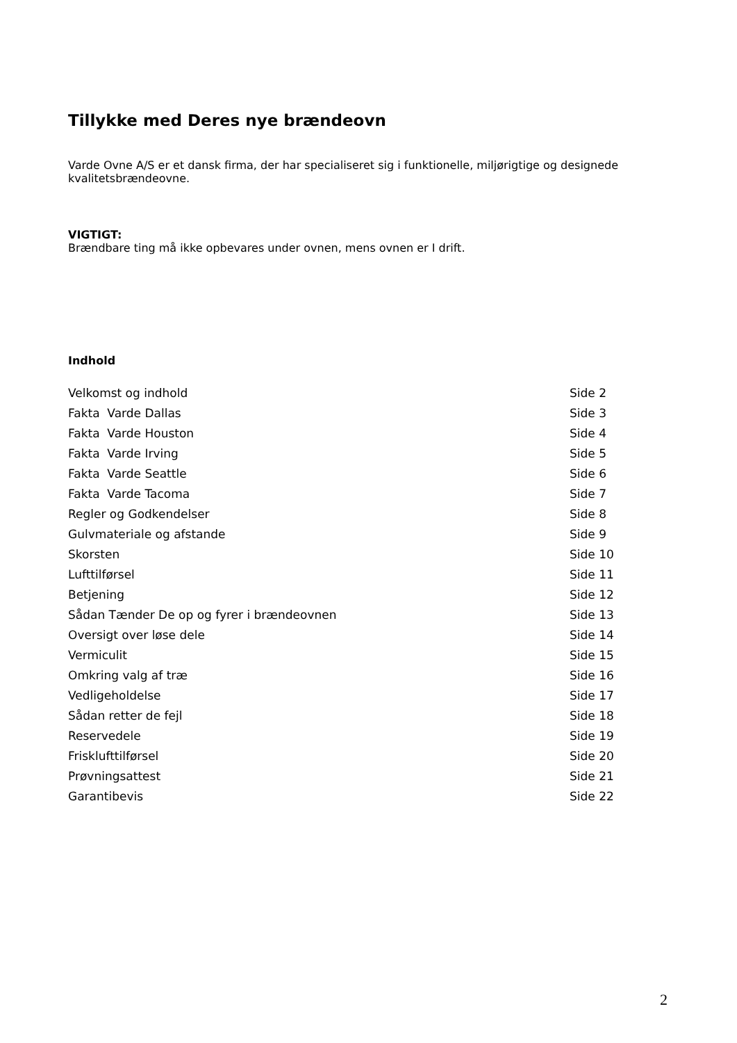Tillykke med Deres nye brændeovn
Varde Ovne A/S er et dansk firma, der har specialiseret sig i funktionelle, miljørigtige og designede kvalitetsbrændeovne.
VIGTIGT:
Brændbare ting må ikke opbevares under ovnen, mens ovnen er I drift.
Indhold
| Velkomst og indhold | Side 2 |
| Fakta Varde Dallas | Side 3 |
| Fakta Varde Houston | Side 4 |
| Fakta Varde Irving | Side 5 |
| Fakta Varde Seattle | Side 6 |
| Fakta Varde Tacoma | Side 7 |
| Regler og Godkendelser | Side 8 |
| Gulvmateriale og afstande | Side 9 |
| Skorsten | Side 10 |
| Lufttilførsel | Side 11 |
| Betjening | Side 12 |
| Sådan Tænder De op og fyrer i brændeovnen | Side 13 |
| Oversigt over løse dele | Side 14 |
| Vermiculit | Side 15 |
| Omkring valg af træ | Side 16 |
| Vedligeholdelse | Side 17 |
| Sådan retter de fejl | Side 18 |
| Reservedele | Side 19 |
| Frisklufttilførsel | Side 20 |
| Prøvningsattest | Side 21 |
| Garantibevis | Side 22 |
2